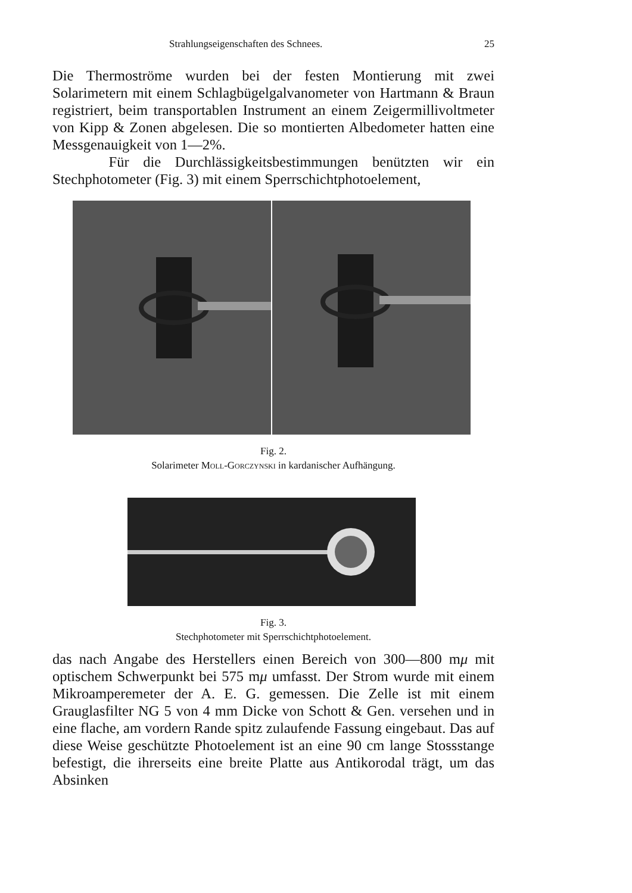Strahlungseigenschaften des Schnees. 25
Die Thermoströme wurden bei der festen Montierung mit zwei Solarimetern mit einem Schlagbügelgalvanometer von Hartmann & Braun registriert, beim transportablen Instrument an einem Zeigermillivoltmeter von Kipp & Zonen abgelesen. Die so montierten Albedometer hatten eine Messgenauigkeit von 1—2%.
Für die Durchlässigkeitsbestimmungen benützten wir ein Stechphotometer (Fig. 3) mit einem Sperrschichtphotoelement,
Fig. 2.
Solarimeter Moll-Gorczynski in kardanischer Aufhängung.
Fig. 3.
Stechphotometer mit Sperrschichtphotoelement.
das nach Angabe des Herstellers einen Bereich von 300—800 mμ mit optischem Schwerpunkt bei 575 mμ umfasst. Der Strom wurde mit einem Mikroamperemeter der A. E. G. gemessen. Die Zelle ist mit einem Grauglasfilter NG 5 von 4 mm Dicke von Schott & Gen. versehen und in eine flache, am vordern Rande spitz zulaufende Fassung eingebaut. Das auf diese Weise geschützte Photoelement ist an eine 90 cm lange Stossstange befestigt, die ihrerseits eine breite Platte aus Antikorodal trägt, um das Absinken